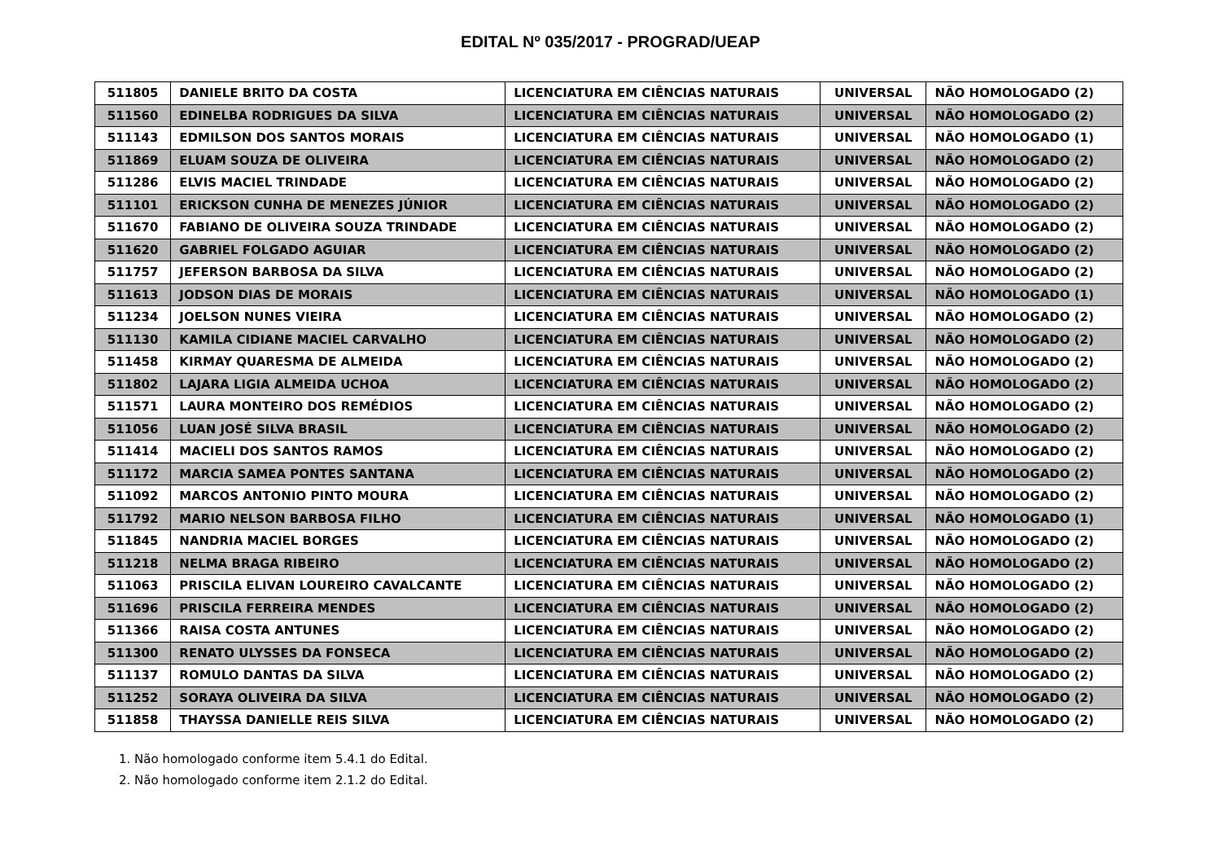EDITAL Nº 035/2017 - PROGRAD/UEAP
| 511805 | DANIELE BRITO DA COSTA | LICENCIATURA EM CIÊNCIAS NATURAIS | UNIVERSAL | NÃO HOMOLOGADO (2) |
| 511560 | EDINELBA RODRIGUES DA SILVA | LICENCIATURA EM CIÊNCIAS NATURAIS | UNIVERSAL | NÃO HOMOLOGADO (2) |
| 511143 | EDMILSON DOS SANTOS MORAIS | LICENCIATURA EM CIÊNCIAS NATURAIS | UNIVERSAL | NÃO HOMOLOGADO (1) |
| 511869 | ELUAM SOUZA DE OLIVEIRA | LICENCIATURA EM CIÊNCIAS NATURAIS | UNIVERSAL | NÃO HOMOLOGADO (2) |
| 511286 | ELVIS MACIEL TRINDADE | LICENCIATURA EM CIÊNCIAS NATURAIS | UNIVERSAL | NÃO HOMOLOGADO (2) |
| 511101 | ERICKSON CUNHA DE MENEZES JÚNIOR | LICENCIATURA EM CIÊNCIAS NATURAIS | UNIVERSAL | NÃO HOMOLOGADO (2) |
| 511670 | FABIANO DE OLIVEIRA SOUZA TRINDADE | LICENCIATURA EM CIÊNCIAS NATURAIS | UNIVERSAL | NÃO HOMOLOGADO (2) |
| 511620 | GABRIEL FOLGADO AGUIAR | LICENCIATURA EM CIÊNCIAS NATURAIS | UNIVERSAL | NÃO HOMOLOGADO (2) |
| 511757 | JEFERSON BARBOSA DA SILVA | LICENCIATURA EM CIÊNCIAS NATURAIS | UNIVERSAL | NÃO HOMOLOGADO (2) |
| 511613 | JODSON DIAS DE MORAIS | LICENCIATURA EM CIÊNCIAS NATURAIS | UNIVERSAL | NÃO HOMOLOGADO (1) |
| 511234 | JOELSON NUNES VIEIRA | LICENCIATURA EM CIÊNCIAS NATURAIS | UNIVERSAL | NÃO HOMOLOGADO (2) |
| 511130 | KAMILA CIDIANE MACIEL CARVALHO | LICENCIATURA EM CIÊNCIAS NATURAIS | UNIVERSAL | NÃO HOMOLOGADO (2) |
| 511458 | KIRMAY QUARESMA DE ALMEIDA | LICENCIATURA EM CIÊNCIAS NATURAIS | UNIVERSAL | NÃO HOMOLOGADO (2) |
| 511802 | LAJARA LIGIA ALMEIDA UCHOA | LICENCIATURA EM CIÊNCIAS NATURAIS | UNIVERSAL | NÃO HOMOLOGADO (2) |
| 511571 | LAURA MONTEIRO DOS REMÉDIOS | LICENCIATURA EM CIÊNCIAS NATURAIS | UNIVERSAL | NÃO HOMOLOGADO (2) |
| 511056 | LUAN JOSÉ SILVA BRASIL | LICENCIATURA EM CIÊNCIAS NATURAIS | UNIVERSAL | NÃO HOMOLOGADO (2) |
| 511414 | MACIELI DOS SANTOS RAMOS | LICENCIATURA EM CIÊNCIAS NATURAIS | UNIVERSAL | NÃO HOMOLOGADO (2) |
| 511172 | MARCIA SAMEA PONTES SANTANA | LICENCIATURA EM CIÊNCIAS NATURAIS | UNIVERSAL | NÃO HOMOLOGADO (2) |
| 511092 | MARCOS ANTONIO PINTO MOURA | LICENCIATURA EM CIÊNCIAS NATURAIS | UNIVERSAL | NÃO HOMOLOGADO (2) |
| 511792 | MARIO NELSON BARBOSA FILHO | LICENCIATURA EM CIÊNCIAS NATURAIS | UNIVERSAL | NÃO HOMOLOGADO (1) |
| 511845 | NANDRIA MACIEL BORGES | LICENCIATURA EM CIÊNCIAS NATURAIS | UNIVERSAL | NÃO HOMOLOGADO (2) |
| 511218 | NELMA BRAGA RIBEIRO | LICENCIATURA EM CIÊNCIAS NATURAIS | UNIVERSAL | NÃO HOMOLOGADO (2) |
| 511063 | PRISCILA ELIVAN LOUREIRO CAVALCANTE | LICENCIATURA EM CIÊNCIAS NATURAIS | UNIVERSAL | NÃO HOMOLOGADO (2) |
| 511696 | PRISCILA FERREIRA MENDES | LICENCIATURA EM CIÊNCIAS NATURAIS | UNIVERSAL | NÃO HOMOLOGADO (2) |
| 511366 | RAISA COSTA ANTUNES | LICENCIATURA EM CIÊNCIAS NATURAIS | UNIVERSAL | NÃO HOMOLOGADO (2) |
| 511300 | RENATO ULYSSES DA FONSECA | LICENCIATURA EM CIÊNCIAS NATURAIS | UNIVERSAL | NÃO HOMOLOGADO (2) |
| 511137 | ROMULO DANTAS DA SILVA | LICENCIATURA EM CIÊNCIAS NATURAIS | UNIVERSAL | NÃO HOMOLOGADO (2) |
| 511252 | SORAYA OLIVEIRA DA SILVA | LICENCIATURA EM CIÊNCIAS NATURAIS | UNIVERSAL | NÃO HOMOLOGADO (2) |
| 511858 | THAYSSA DANIELLE REIS SILVA | LICENCIATURA EM CIÊNCIAS NATURAIS | UNIVERSAL | NÃO HOMOLOGADO (2) |
1. Não homologado conforme item 5.4.1 do Edital.
2. Não homologado conforme item 2.1.2 do Edital.